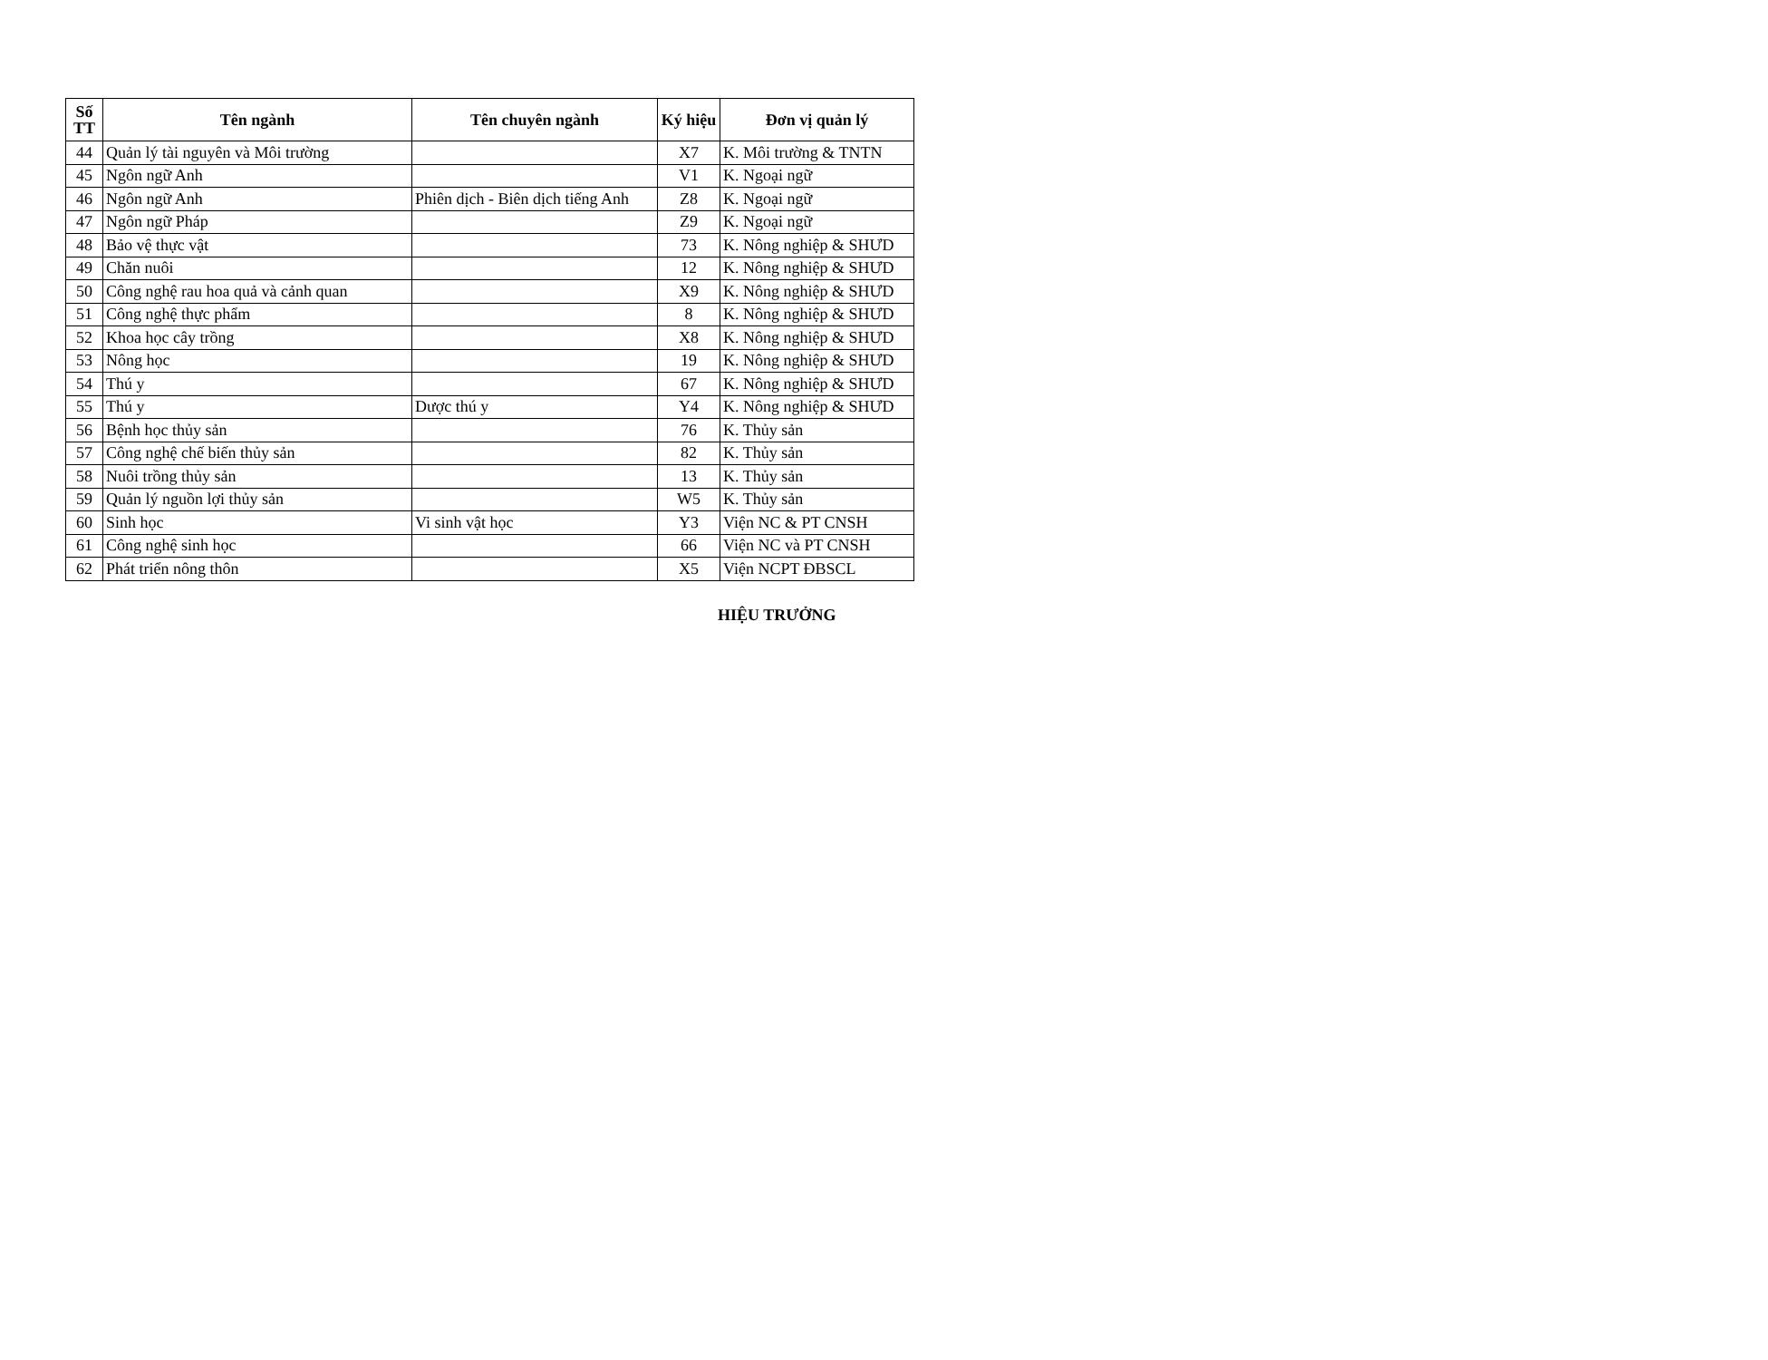| Số TT | Tên ngành | Tên chuyên ngành | Ký hiệu | Đơn vị quản lý |
| --- | --- | --- | --- | --- |
| 44 | Quản lý tài nguyên và Môi trường | | X7 | K. Môi trường & TNTN |
| 45 | Ngôn ngữ Anh | | V1 | K. Ngoại ngữ |
| 46 | Ngôn ngữ Anh | Phiên dịch - Biên dịch tiếng Anh | Z8 | K. Ngoại ngữ |
| 47 | Ngôn ngữ Pháp | | Z9 | K. Ngoại ngữ |
| 48 | Bảo vệ thực vật | | 73 | K. Nông nghiệp & SHƯD |
| 49 | Chăn nuôi | | 12 | K. Nông nghiệp & SHƯD |
| 50 | Công nghệ rau hoa quả và cảnh quan | | X9 | K. Nông nghiệp & SHƯD |
| 51 | Công nghệ thực phẩm | | 8 | K. Nông nghiệp & SHƯD |
| 52 | Khoa học cây trồng | | X8 | K. Nông nghiệp & SHƯD |
| 53 | Nông học | | 19 | K. Nông nghiệp & SHƯD |
| 54 | Thú y | | 67 | K. Nông nghiệp & SHƯD |
| 55 | Thú y | Dược thú y | Y4 | K. Nông nghiệp & SHƯD |
| 56 | Bệnh học thủy sản | | 76 | K. Thủy sản |
| 57 | Công nghệ chế biến thủy sản | | 82 | K. Thủy sản |
| 58 | Nuôi trồng thủy sản | | 13 | K. Thủy sản |
| 59 | Quản lý nguồn lợi thủy sản | | W5 | K. Thủy sản |
| 60 | Sinh học | Vi sinh vật học | Y3 | Viện NC & PT CNSH |
| 61 | Công nghệ sinh học | | 66 | Viện NC và PT CNSH |
| 62 | Phát triển nông thôn | | X5 | Viện NCPT ĐBSCL |
HIỆU TRƯỞNG